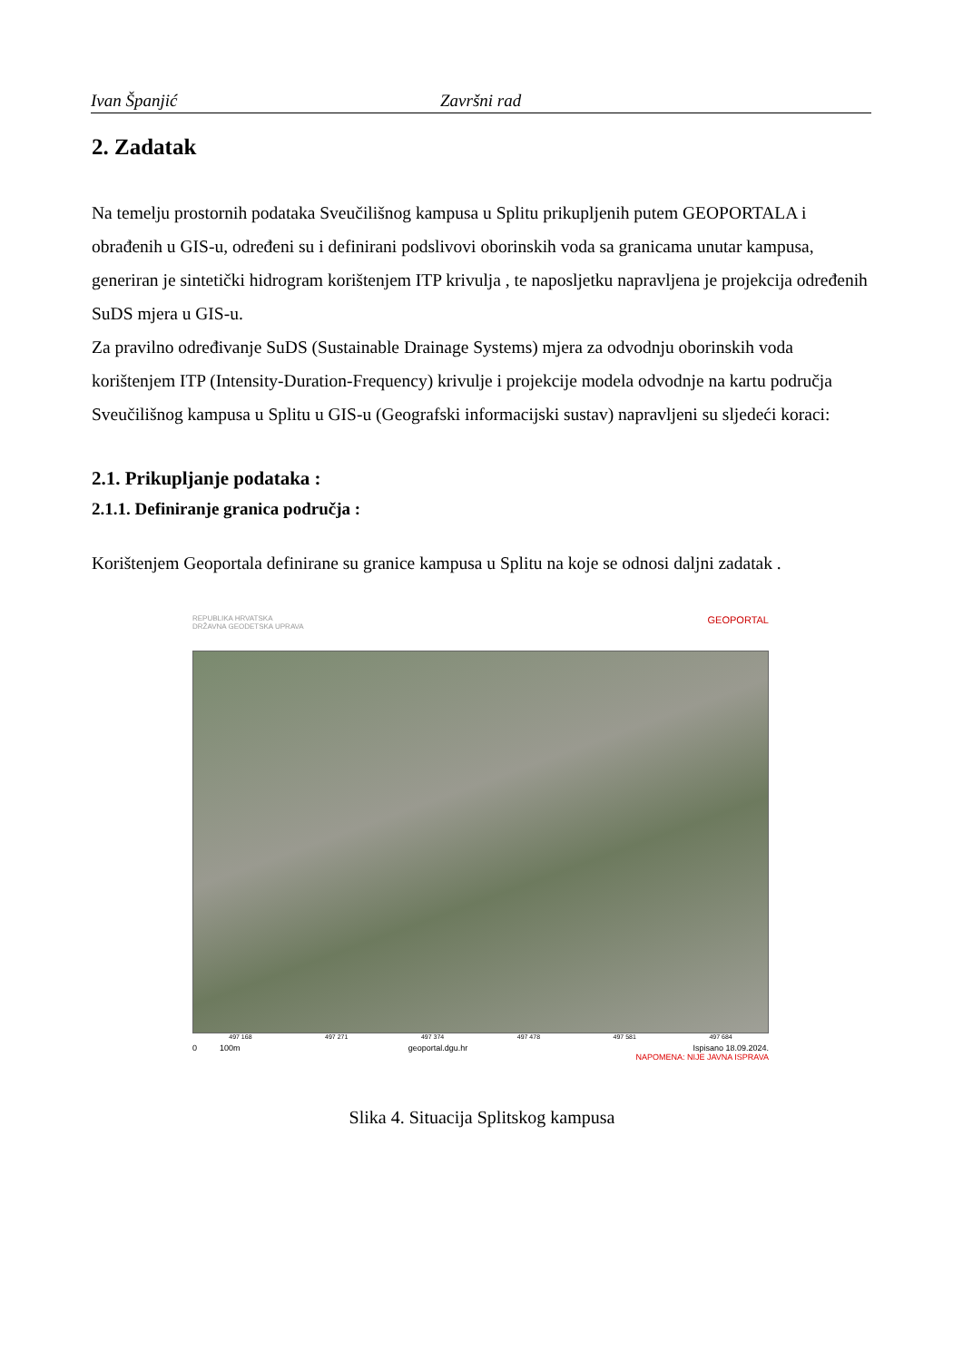Ivan Španjić Završni rad
2. Zadatak
Na temelju prostornih podataka Sveučilišnog kampusa u Splitu prikupljenih putem GEOPORTALA i obrađenih u GIS-u, određeni su i definirani podslivovi oborinskih voda sa granicama unutar kampusa, generiran je sintetički hidrogram korištenjem ITP krivulja , te naposljetku napravljena je projekcija određenih SuDS mjera u GIS-u.
Za pravilno određivanje SuDS (Sustainable Drainage Systems) mjera za odvodnju oborinskih voda korištenjem ITP (Intensity-Duration-Frequency) krivulje i projekcije modela odvodnje na kartu područja Sveučilišnog kampusa u Splitu u GIS-u (Geografski informacijski sustav) napravljeni su sljedeći koraci:
2.1. Prikupljanje podataka :
2.1.1. Definiranje granica područja :
Korištenjem Geoportala definirane su granice kampusa u Splitu na koje se odnosi daljni zadatak .
REPUBLIKA HRVATSKA
DRŽAVNA GEODETSKA UPRAVA GEOPORTAL
497 168 497 271 497 374 497 478 497 581 497 684
0 100m geoportal.dgu.hr Ispisano 18.09.2024.
NAPOMENA: NIJE JAVNA ISPRAVA
Slika 4. Situacija Splitskog kampusa